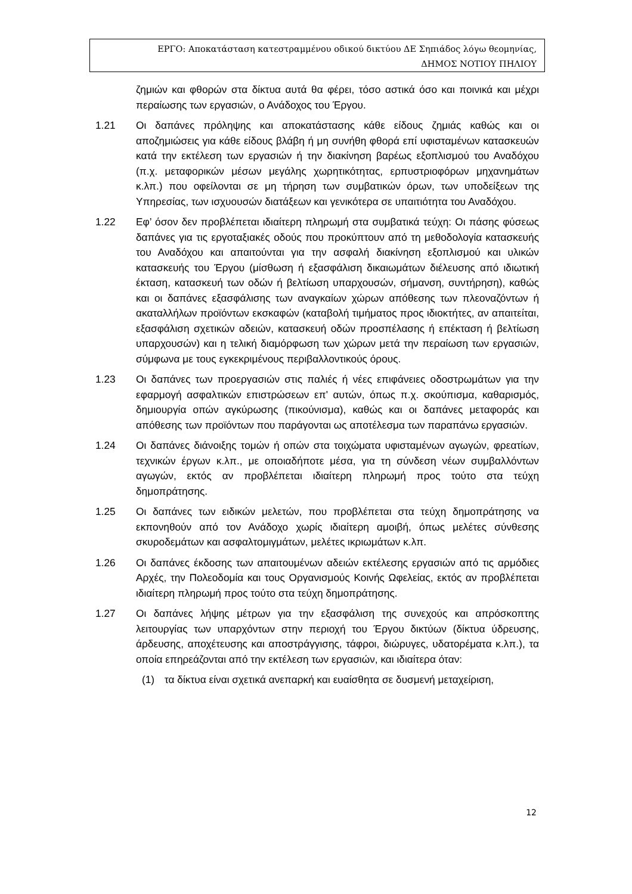ΕΡΓΟ: Αποκατάσταση κατεστραμμένου οδικού δικτύου ΔΕ Σηπιάδος λόγω θεομηνίας,
ΔΗΜΟΣ ΝΟΤΙΟΥ ΠΗΛΙΟΥ
ζημιών και φθορών στα δίκτυα αυτά θα φέρει, τόσο αστικά όσο και ποινικά και μέχρι περαίωσης των εργασιών, ο Ανάδοχος του Έργου.
1.21 Οι δαπάνες πρόληψης και αποκατάστασης κάθε είδους ζημιάς καθώς και οι αποζημιώσεις για κάθε είδους βλάβη ή μη συνήθη φθορά επί υφισταμένων κατασκευών κατά την εκτέλεση των εργασιών ή την διακίνηση βαρέως εξοπλισμού του Αναδόχου (π.χ. μεταφορικών μέσων μεγάλης χωρητικότητας, ερπυστριοφόρων μηχανημάτων κ.λπ.) που οφείλονται σε μη τήρηση των συμβατικών όρων, των υποδείξεων της Υπηρεσίας, των ισχυουσών διατάξεων και γενικότερα σε υπαιτιότητα του Αναδόχου.
1.22 Εφ’ όσον δεν προβλέπεται ιδιαίτερη πληρωμή στα συμβατικά τεύχη: Οι πάσης φύσεως δαπάνες για τις εργοταξιακές οδούς που προκύπτουν από τη μεθοδολογία κατασκευής του Αναδόχου και απαιτούνται για την ασφαλή διακίνηση εξοπλισμού και υλικών κατασκευής του Έργου (μίσθωση ή εξασφάλιση δικαιωμάτων διέλευσης από ιδιωτική έκταση, κατασκευή των οδών ή βελτίωση υπαρχουσών, σήμανση, συντήρηση), καθώς και οι δαπάνες εξασφάλισης των αναγκαίων χώρων απόθεσης των πλεοναζόντων ή ακαταλλήλων προϊόντων εκσκαφών (καταβολή τιμήματος προς ιδιοκτήτες, αν απαιτείται, εξασφάλιση σχετικών αδειών, κατασκευή οδών προσπέλασης ή επέκταση ή βελτίωση υπαρχουσών) και η τελική διαμόρφωση των χώρων μετά την περαίωση των εργασιών, σύμφωνα με τους εγκεκριμένους περιβαλλοντικούς όρους.
1.23 Οι δαπάνες των προεργασιών στις παλιές ή νέες επιφάνειες οδοστρωμάτων για την εφαρμογή ασφαλτικών επιστρώσεων επ' αυτών, όπως π.χ. σκούπισμα, καθαρισμός, δημιουργία οπών αγκύρωσης (πικούνισμα), καθώς και οι δαπάνες μεταφοράς και απόθεσης των προϊόντων που παράγονται ως αποτέλεσμα των παραπάνω εργασιών.
1.24 Οι δαπάνες διάνοιξης τομών ή οπών στα τοιχώματα υφισταμένων αγωγών, φρεατίων, τεχνικών έργων κ.λπ., με οποιαδήποτε μέσα, για τη σύνδεση νέων συμβαλλόντων αγωγών, εκτός αν προβλέπεται ιδιαίτερη πληρωμή προς τούτο στα τεύχη δημοπράτησης.
1.25 Οι δαπάνες των ειδικών μελετών, που προβλέπεται στα τεύχη δημοπράτησης να εκπονηθούν από τον Ανάδοχο χωρίς ιδιαίτερη αμοιβή, όπως μελέτες σύνθεσης σκυροδεμάτων και ασφαλτομιγμάτων, μελέτες ικριωμάτων κ.λπ.
1.26 Οι δαπάνες έκδοσης των απαιτουμένων αδειών εκτέλεσης εργασιών από τις αρμόδιες Αρχές, την Πολεοδομία και τους Οργανισμούς Κοινής Ωφελείας, εκτός αν προβλέπεται ιδιαίτερη πληρωμή προς τούτο στα τεύχη δημοπράτησης.
1.27 Οι δαπάνες λήψης μέτρων για την εξασφάλιση της συνεχούς και απρόσκοπτης λειτουργίας των υπαρχόντων στην περιοχή του Έργου δικτύων (δίκτυα ύδρευσης, άρδευσης, αποχέτευσης και αποστράγγισης, τάφροι, διώρυγες, υδατορέματα κ.λπ.), τα οποία επηρεάζονται από την εκτέλεση των εργασιών, και ιδιαίτερα όταν:
(1) τα δίκτυα είναι σχετικά ανεπαρκή και ευαίσθητα σε δυσμενή μεταχείριση,
12